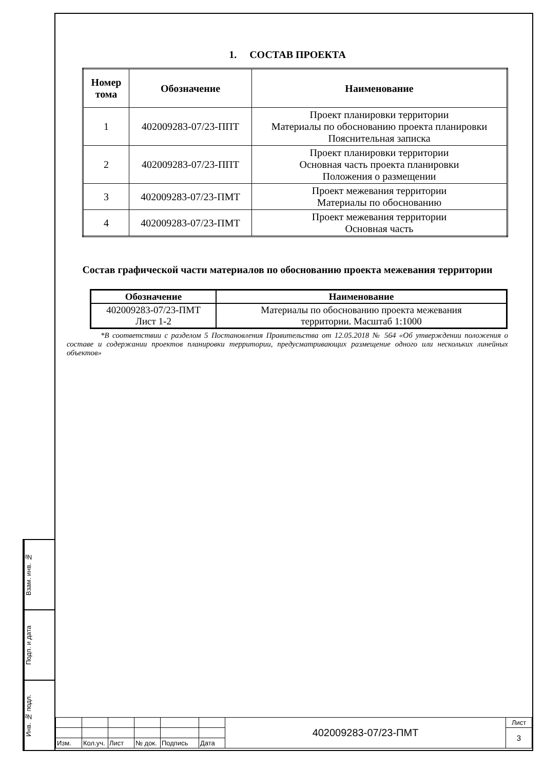Взам. инв. №
Подп. и дата
Инв. № подл.
1. СОСТАВ ПРОЕКТА
| Номер тома | Обозначение | Наименование |
| --- | --- | --- |
| 1 | 402009283-07/23-ППТ | Проект планировки территории Материалы по обоснованию проекта планировки Пояснительная записка |
| 2 | 402009283-07/23-ППТ | Проект планировки территории Основная часть проекта планировки Положения о размещении |
| 3 | 402009283-07/23-ПМТ | Проект межевания территории Материалы по обоснованию |
| 4 | 402009283-07/23-ПМТ | Проект межевания территории Основная часть |
Состав графической части материалов по обоснованию проекта межевания территории
| Обозначение | Наименование |
| --- | --- |
| 402009283-07/23-ПМТ Лист 1-2 | Материалы по обоснованию проекта межевания территории. Масштаб 1:1000 |
*В соответствии с разделом 5 Постановления Правительства от 12.05.2018 № 564 «Об утверждении положения о составе и содержании проектов планировки территории, предусматривающих размещение одного или нескольких линейных объектов»
| | | | | | | 402009283-07/23-ПМТ | Лист |
| | | | | | | | 3 |
| Изм. | Кол.уч. | Лист | № док. | Подпись | Дата | | |